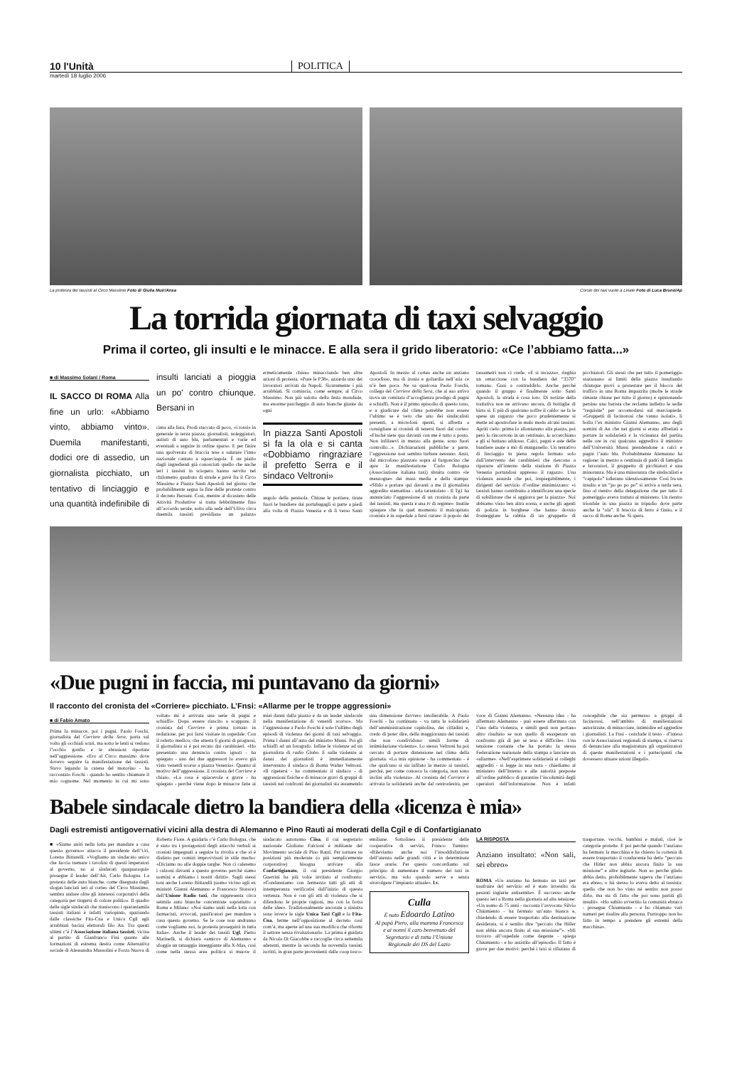10 l'Unità POLITICA
martedì 18 luglio 2006
La protesta dei tassisti al Circo Massimo Foto di Giulia Muir/Ansa Corsie dei taxi vuote a Linate Foto di Luca Bruno/Ap
La torrida giornata di taxi selvaggio
Prima il corteo, gli insulti e le minacce. E alla sera il grido liberatorio: «Ce l’abbiamo fatta...»
■ di Massimo Solani / Roma
IL SACCO DI ROMA Alla fine un urlo: «Abbiamo vinto, abbiamo vinto». Duemila manifestanti, dodici ore di assedio, un giornalista picchiato, un tentativo di linciaggio e una quantità indefinibile di insulti lanciati a pioggia un po' contro chiunque. Bersani in
cima alla lista, Prodi staccato di poco, «i rossi» in generale in terza piazza; giornalisti, noleggiatori, autisti di auto blu, parlamentari e varie ed eventuali a seguire in ordine sparso. E per finire una spolverata di braccia tese a salutare l’inno nazionale cantato a squarciagola. È un piatto dagli ingredienti già conosciuti quello che anche ieri i tassisti in sciopero hanno servito nel chilometro quadrato di strade e pavè fra il Circo Massimo e Piazza Santi Apostoli nel giorno che probabilmente segna la fine delle proteste contro il decreto Bersani. Così, mentre al dicastero delle Attività Produttive si tratta febbrilmente fino all’accordo serale, sotto alla sede dell’Ulivo circa duemila tassisti presidiano un palazzo ermeticamente chiuso minacciando ben altre azioni di protesta. «Pure le P38», azzarda uno dei lavoratori arrivati da Napoli. Sicuramente i più arrabbiati. Si comincia, come sempre, al Circo Massimo. Non più salotto della festa mondiale, ma enorme parcheggio di auto bianche giunte da ogni
In piazza Santi Apostoli si fa la ola e si canta «Dobbiamo ringraziare il prefetto Serra e il sindaco Veltroni»
angolo della penisola. Chiuse le portiere, tirate fuori le bandiere dai portabagagli si parte a piedi alla volta di Piazza Venezia e di lì verso Santi Apostoli. In mezzo al corteo anche un anziano crocefisso, ma di ironia e goliardia nell’aria ce n’è ben poca. Ne sa qualcosa Paolo Foschi, collega del Corriere della Sera, che al suo arrivo trova un comitato d’accoglienza prodigo di pugni e schiaffi. Non è il primo episodio di questo tono, e a giudicare dal clima potrebbe non essere l’ultimo se è vero che uno dei sindacalisti presenti, a microfoni spenti, si affretta a consigliare ai cronisti di tenersi fuori dal corteo: «Finché siete qua davanti con me è tutto a posto. Non infilatevi in mezzo alla gente, sono fuori controllo...». Dichiarazioni pubbliche a parte, l’aggressione non sembra turbare nessuno. Anzi, dal microfono piazzato sopra al furgoncino che apre la manifestazione Carlo Bologna (Associazione italiana taxi) sbraita contro «le menzogne» dei mass media e della stampa: «Sfido a portare qui davanti a me il giornalista aggredito stamattina - urla tarantolato - Il Tg1 ha annunciato l’aggressione di un cronista da parte dei tassisti, ma questa è una tv di regime». Inutile spiegare che in quel momento il malcapitato cronista è in ospedale a farsi curare: il popolo dei tassametri non ci crede. «E si incazza», ringhia un omaccione con la bandiera del “3570” romano. Guai a contraddirlo. Anche perché quando il gruppo è finalmente sotto Santi Apostoli, la strada è cosa loro. Di notizie della trattativa non ne arrivano ancora, di bottiglie di birra sì. E più di qualcuno soffre il caldo: ne fa le spese un ragazzo che poco prudentemente si mette ad apostrofare in malo modo alcuni tassisti. Apriti cielo: prima lo allontanano alla piazza, poi però lo rincorrono in un centinaio, lo accerchiano e gli si buttano addosso. Calci, pugni e aste delle bandiere usate a mò di manganello. Un tentativo di linciaggio in piena regola fermato solo dall’intervento dei carabinieri che riescono a ripararre all’interno della stazione di Piazza Venezia portandosi appresso il ragazzo. Una violenza assurda che poi, inspiegabilmente, i dirigenti del servizio d’ordine minimizzano: «i tassisti hanno contribuito a identificare una specie di sobillatore che si aggirava per la piazza». Noi abbiamo visto ben altra scena, e anche gli agenti di polizia in borghese che hanno dovuto fronteggiare la rabbia di un gruppetto di picchiatori. Gli stessi che per tutto il pomeriggio stazionano ai limiti della piazza insultando chiunque provi a protestare per il blocco del traffico in una Roma impazzita (molte le strade rimaste chiuse per tutto il giorno) e spintonando persino uno barista che reclama indietro le sedie “requisite” per accomodarsi sul marciapiede. «Gruppetti di facinorosi che vanno isolati», li bolla l’ex ministro Gianni Alemanno, uno degli uomini di An che nei giorni si erano affrettati a portare la solidarietà e la vicinanza del partita nelle ore in cui qualcuno aggrediva il ministro dell’Università Mussi prendendone a calci e pugni l’auto blu. Probabilmente Alemanno ha ragione: in mezzo a centinaia di padri di famiglia e lavoratori, il gruppetto di picchiatori è una minoranza. Ma è una minoranza che sindacalisti e “capipolo” tollerano silenziosamente. Così fra un insulto e un “po po po po” si arriva a tarda sera, fino al rientro della delegazione che per tutto il pomeriggio aveva trattato al ministero. Un rientro trionfale in una piazza in tripudio dove parte anche la “ola”. Il braccio di ferro è finito, e il sacco di Roma anche. Si spera.
«Due pugni in faccia, mi puntavano da giorni»
Il racconto del cronista del «Corriere» picchiato. L’Fnsi: «Allarme per le troppe aggressioni»
■ di Fabio Amato
Prima la minacce, poi i pugni. Paolo Foschi, giornalista del Corriere della Sera, porta sul volto gli occhiali scuri, ma sotto le lenti si vedono l’occhio gonfio e le abrasioni riportate nell’aggressione. «Ero al Circo massimo dove dovevo seguire la manifestazione dei tassisti. Stavo legando la catena del motorino - ha raccontato Foschi - quando ho sentito chiamare il mio cognome. Nel momento in cui mi sono voltato mi è arrivata una serie di pugni e schiaffi». Dopo essere riuscito a scappare, il cronista del Corriere è prima tornato in redazione, per poi farsi visitare in ospedale. Con il referto medico, che attesta 6 giorni di prognosi, il giornalista si è poi recato dai carabinieri. «Ho presentato una denuncia contro ignoti - ha spiegato - uno dei due aggressori lo avevo già visto venerdì scorso a piazza Venezia». Quanto al motivo dell’aggressione, il cronista del Corriere è chiaro. «La cosa è spiacevole e grave - ha spiegato - perché viene dopo le minacce fatte ai miei danni dalla piazza e da un leader sindacale nella manifestazione di venerdì scorso». Ma l’aggressione a Paolo Foschi è solo l’ultimo degli episodi di violenza dei giorni di taxi selvaggio. Prima i danni all’auto del ministro Mussi. Poi gli schiaffi ad un fotografo. Infine le violenze ad un giornalista di radio Globo. E sulle violenze ai danni dei giornalisti è immediatamente intervenuto il sindaco di Roma Walter Veltroni. «Il ripetersi - ha commentato il sindaco - di aggressioni fisiche e di minacce gravi di gruppi di tassisti nei confronti dei giornalisti sta assumendo una dimensione davvero intollerabile. A Paolo Foschi - ha continuato - va tutta la solidarietà dell’amministrazione capitolina, dei cittadini e, credo di poter dire, della maggioranza dei tassisti che non condividono simili forme di intimidazione violenta». Lo stesso Veltroni ha poi cercato di portare distensione nel clima della giornata. «La mia opinione - ha commentato - è che qualcuno si sia infilato in mezzo ai tassisti, perché, per come conosco la categoria, non sono inclini alla violenza». Al cronista del Corriere è arrivata la solidarietà anche dal centrodestra, per voce di Gianni Alemanno. «Nessuna idea - ha affermato Alemanno - può essere affermata con l’uso della violenza, e simili gesti non portano altro risultato se non quello di esasperare un confronto già di per sé teso e difficile». Una tensione costante che ha portato la stessa Federazione nazionale della stampa a lanciare un «allarme». «Nell’esprimere solidarietà ai colleghi aggrediti - si legge in una nota - chiediamo al ministero dell’Interno e alle autorità preposte all’ordine pubblico di garantire l’incolumità degli operatori dell’informazione. Non è infatti concepibile che sia permesso a gruppi di facinorosi, nell’ambito di manifestazioni autorizzate, di minacciare, intimidire ed aggredire i giornalisti. La Fnsi - conclude il testo - d’intesa con le Associazioni regionali di stampa, si riserva di denunciare alla magistratura gli organizzatori di queste manifestazioni e i partecipanti che dovessero attuare azioni illegali».
Babele sindacale dietro la bandiera della «licenza è mia»
Dagli estremisti antigovernativi vicini alla destra di Alemanno e Pino Rauti ai moderati della Cgil e di Confartigianato
■ «Siamo uniti nella lotta per mandare a casa questo governo» attacca il presidente dell’Uri, Loreno Bittarelli. «Vogliamo un sindacato unico che faccia tremare i tavolini di questi imperatori al governo, no ai sindacati quaquaraquà» prosegue il leader dell’Ait, Carlo Bologna. La protesta delle auto bianche, come disegnata dagli slogan lanciati ieri al corteo del Circo Massimo, sembra andare oltre gli interessi corporativi della categoria per tingersi di colore politico. Il quadro delle sigle sindacali che riuniscono i quarantamila tassisti italiani è infatti variopinto, spaziando dalle classiche Fita-Cna e Unica Cgil agli arrabbiati bacini elettorali filo An. Tra questi ultimi c’è l’Associazione italiana tassisti, vicina al partito di Gianfranco Fini quanto alle formazioni di estrema destra come Alternativa sociale di Alessandra Mussolini e Forza Nuova di Roberto Fiore. A guidarla c’è Carlo Bologna, che è stato tra i protagonisti degli attacchi verbali ai cronisti impegnati a seguire la rivolta e che si è distinto per comizi improvvisati in stile macho: «Diciamo no alle doppie targhe. Non ci caleremo i calzoni davanti a questo governo perchè siamo uomini e abbiamo i nostri diritti». Sugli stessi toni anche Loreno Bittarelli (uomo vicino agli ex ministri Gianni Alemanno e Francesco Storace) dell’Unione Radio taxi, che rappresenta circa seimila auto bianche concentrate soprattutto a Roma e Milano: «Noi siamo uniti nella lotta con farmacisti, avvocati, panificatori per mandare a casa questo governo. Se le cose non andranno come vogliamo noi, la protesta proseguirà in tutta Italia». Anche il leader dei tassiti Ugl, Pietro Marinelli, si dichiara «amico» di Alemanno e sfoggia un tatuaggio inneggiante alla X-Mas, così come nella stessa area politica si muove il sindacato autonomo Ciisa, il cui segretario nazionale Giuliano Falcioni è militante del Movimento sociale di Pino Rauti. Per tornare su posizioni più moderate (o più semplicemente corporative) bisogna arrivare alla Confartigianato, il cui presidente Giorgio Guerrini ha più volte invitato al confronto: «Condanniamo con fermezza tutti gli atti di intemperanza verificatisi dall’inizio di questa vertenza. Non è con gli atti di violenza che si difendono le proprie ragioni, ma con la forza delle idee». Tradizionalmente ancorate a sinistra sono invece le sigle Unica Taxi Cgil e la Fita-Cna, ferme nell’opposizione al decreto così com’è, ma aperte ad una sua modifica che riformi il settore senza rivoluzionarlo. La prima è guidata da Nicola Di Giacobbe e raccoglie circa settemila aderenti, mentre la seconda ha novemila tassisti iscritti, in gran parte provenienti dalle coop tosco-emiliane. Sottolinea il presidente delle cooperative di servizi, Franco Tumino: «Rileviamo anche noi l’insoddisfazione dell’utenza nelle grandi città e in determinate fasce orarie. Per questo concordiamo sul principio di aumentare il numero dei taxi in servizio, ma solo quando serve e senza stravolgere l’impianto attuale». l.v.
Culla
È nato Edoardo Latino
Al papà Piero, alla mamma Francesca e ai nonni il caro benvenuto del Segretario e di tutta l’Unione Regionale dei DS del Lazio
LA RISPOSTA
Anziano insultato: «Non sali, sei ebreo»
ROMA «Un anziano ha fermato un taxi per usufruire del servizio ed è stato investito da pesanti ingiurie antisemite». È successo anche questo ieri a Roma nella giornata ad alta tensione: «Un uomo di 75 anni - racconta l’avvocato Silvio Chiumiento - ha fermato un’auto bianca e, chiedendo di essere trasportato alla destinazione desiderata, si è sentito dire “peccato che Hitler non abbia ancora finito al sua missione”». «Mi trovavo all’ospedale come degente - spiega Chiumiento - e ho assistito all’episodio. Il fatto è grave per due motivi: perchè i taxi si rifiutano di trasportare, vecchi, bambini e malati, cioè le categorie protette. E poi perchè quando l’anziano ha fermato la macchina e ha chiesto la cortesia di essere trasportato il conducente ha detto “peccato che Hitler non abbia ancora finito la sua missione” e altre ingiurie. Non so perchè glielo abbia detto, probabilmente sapeva che l’anziano era ebreo, o lui stesso lo aveva detto al tassista: quello che non ho visto nè sentito non posso dirlo, ma sta di fatto che poi sono partiti gli insulti». «Ho subito avvertito la comunità ebraica - prosegue Chiumiento - e ho chiamato vari numeri per risalire alla persona. Purtroppo non ho fatto in tempo a prendere gli estremi della macchina».